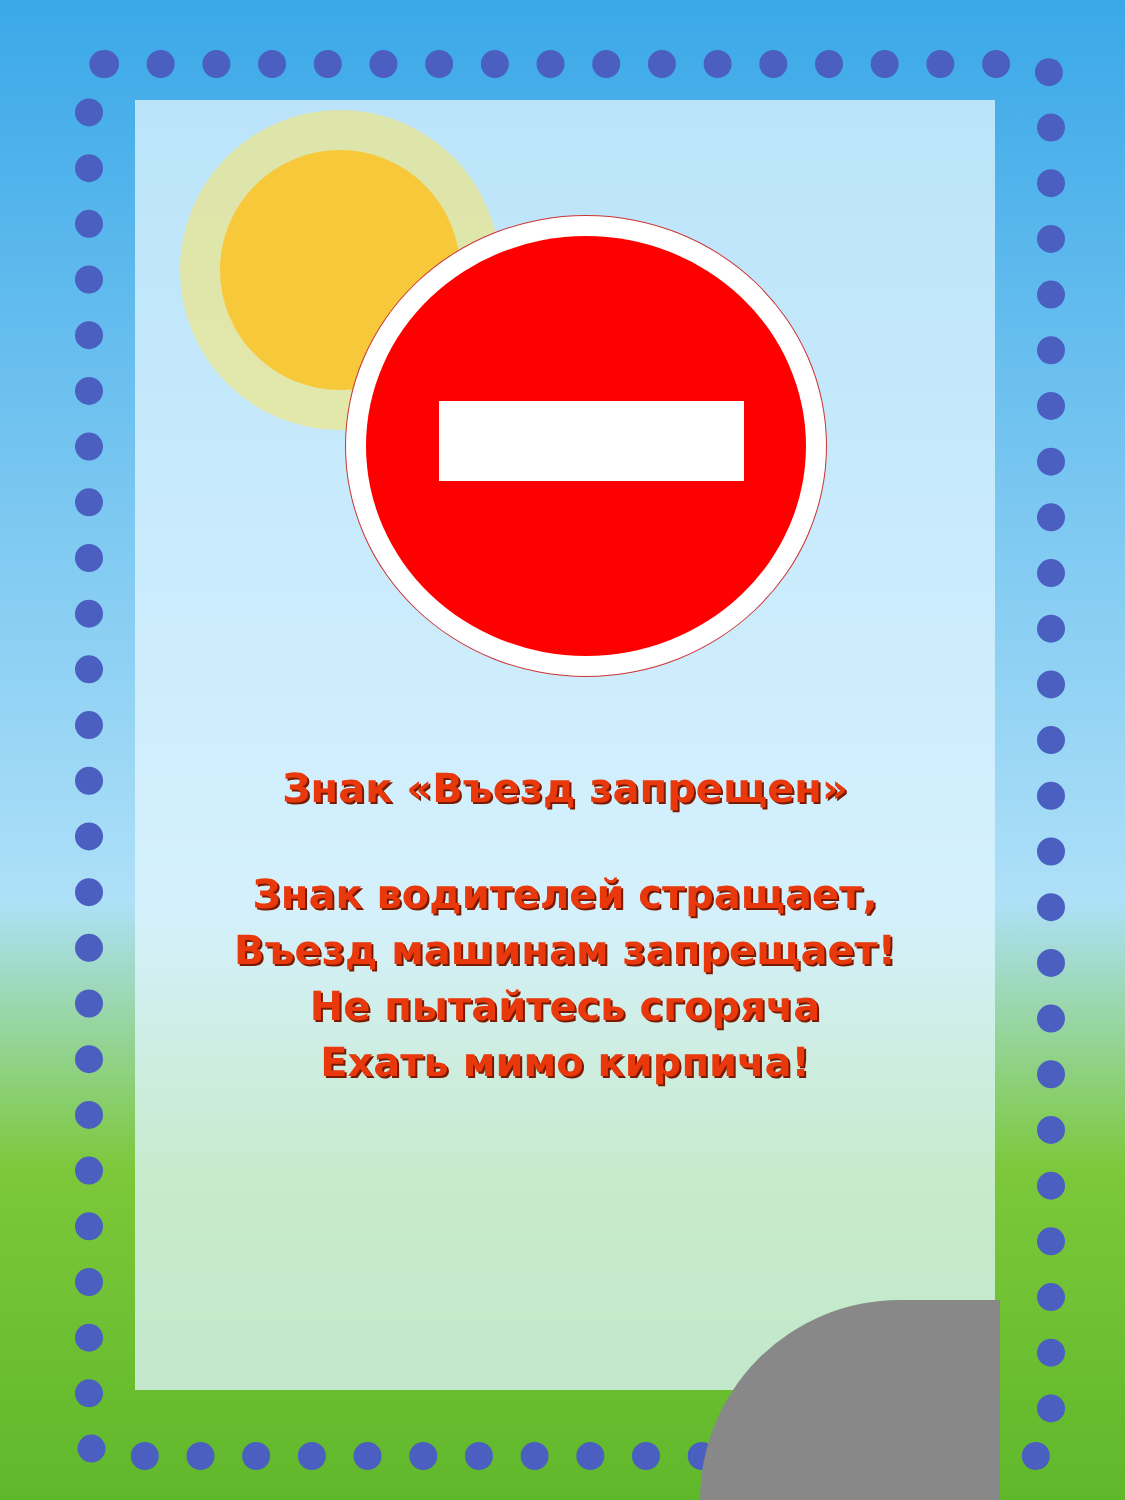Знак «Въезд запрещен»
Знак водителей стращает,
Въезд машинам запрещает!
Не пытайтесь сгоряча
Ехать мимо кирпича!